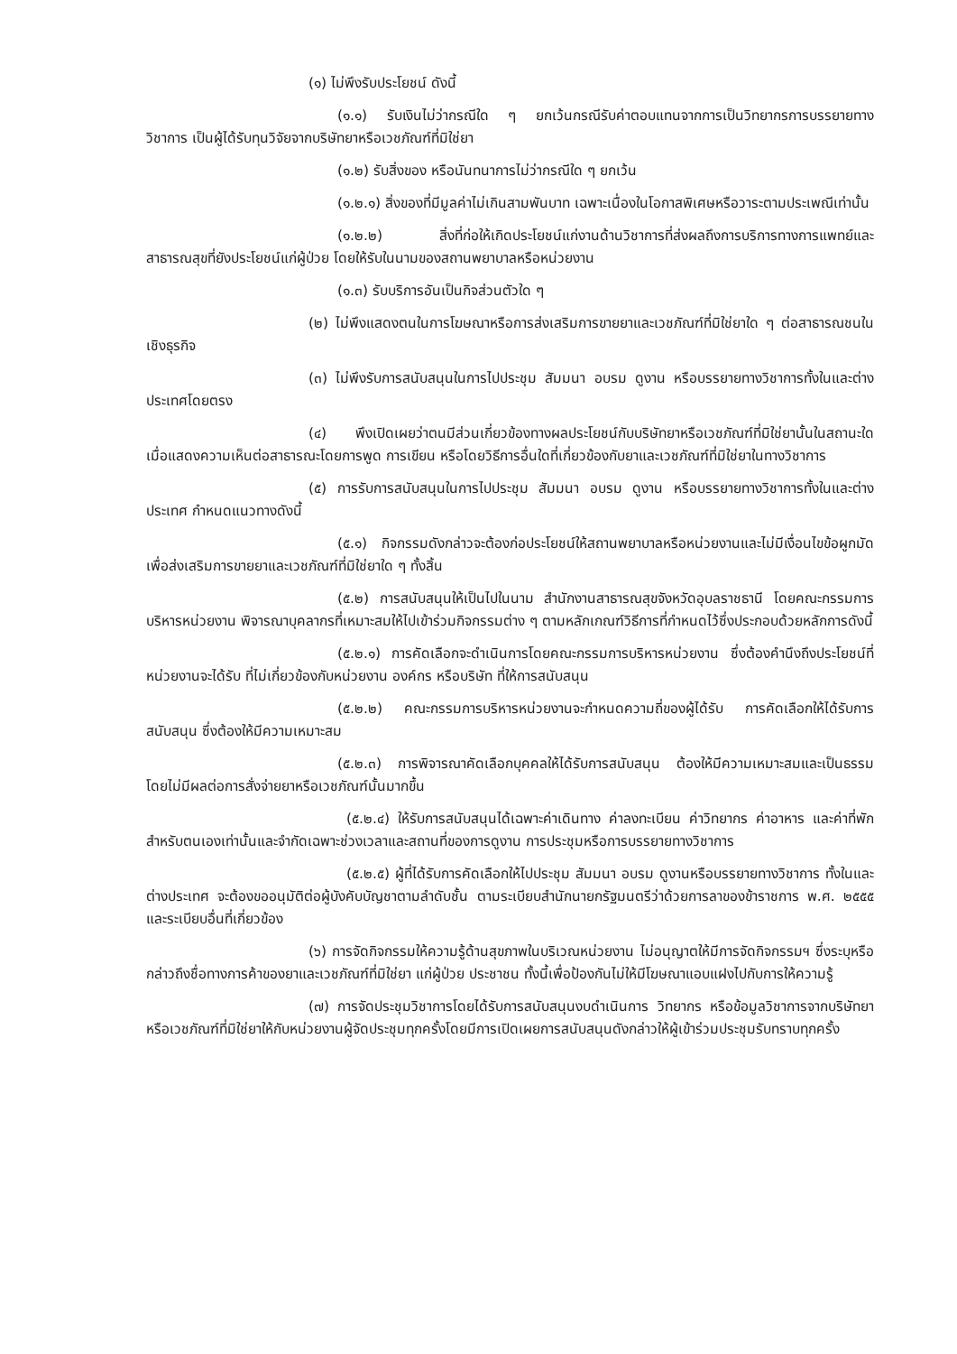(๑) ไม่พึงรับประโยชน์ ดังนี้
(๑.๑) รับเงินไม่ว่ากรณีใด ๆ ยกเว้นกรณีรับค่าตอบแทนจากการเป็นวิทยากรการบรรยายทาง วิชาการ เป็นผู้ได้รับทุนวิจัยจากบริษัทยาหรือเวชภัณฑ์ที่มิใช่ยา
(๑.๒) รับสิ่งของ หรือนันทนาการไม่ว่ากรณีใด ๆ ยกเว้น
(๑.๒.๑) สิ่งของที่มีมูลค่าไม่เกินสามพันบาท เฉพาะเนื่องในโอกาสพิเศษหรือวาระตามประเพณีเท่านั้น
(๑.๒.๒) สิ่งที่ก่อให้เกิดประโยชน์แก่งานด้านวิชาการที่ส่งผลถึงการบริการทางการแพทย์และสาธารณสุขที่ยังประโยชน์แก่ผู้ป่วย โดยให้รับในนามของสถานพยาบาลหรือหน่วยงาน
(๑.๓) รับบริการอันเป็นกิจส่วนตัวใด ๆ
(๒) ไม่พึงแสดงตนในการโฆษณาหรือการส่งเสริมการขายยาและเวชภัณฑ์ที่มิใช่ยาใด ๆ ต่อสาธารณชนในเชิงธุรกิจ
(๓) ไม่พึงรับการสนับสนุนในการไปประชุม สัมมนา อบรม ดูงาน หรือบรรยายทางวิชาการทั้งในและต่างประเทศโดยตรง
(๔) พึงเปิดเผยว่าตนมีส่วนเกี่ยวข้องทางผลประโยชน์กับบริษัทยาหรือเวชภัณฑ์ที่มิใช่ยานั้นในสถานะใด เมื่อแสดงความเห็นต่อสาธารณะโดยการพูด การเขียน หรือโดยวิธีการอื่นใดที่เกี่ยวข้องกับยาและเวชภัณฑ์ที่มิใช่ยาในทางวิชาการ
(๕) การรับการสนับสนุนในการไปประชุม สัมมนา อบรม ดูงาน หรือบรรยายทางวิชาการทั้งในและต่างประเทศ กำหนดแนวทางดังนี้
(๕.๑) กิจกรรมดังกล่าวจะต้องก่อประโยชน์ให้สถานพยาบาลหรือหน่วยงานและไม่มีเงื่อนไขข้อผูกมัดเพื่อส่งเสริมการขายยาและเวชภัณฑ์ที่มิใช่ยาใด ๆ ทั้งสิ้น
(๕.๒) การสนับสนุนให้เป็นไปในนาม สำนักงานสาธารณสุขจังหวัดอุบลราชธานี โดยคณะกรรมการบริหารหน่วยงาน พิจารณาบุคลากรที่เหมาะสมให้ไปเข้าร่วมกิจกรรมต่าง ๆ ตามหลักเกณฑ์วิธีการที่กำหนดไว้ซึ่งประกอบด้วยหลักการดังนี้
(๕.๒.๑) การคัดเลือกจะดำเนินการโดยคณะกรรมการบริหารหน่วยงาน ซึ่งต้องคำนึงถึงประโยชน์ที่หน่วยงานจะได้รับ ที่ไม่เกี่ยวข้องกับหน่วยงาน องค์กร หรือบริษัท ที่ให้การสนับสนุน
(๕.๒.๒) คณะกรรมการบริหารหน่วยงานจะกำหนดความถี่ของผู้ได้รับ การคัดเลือกให้ได้รับการสนับสนุน ซึ่งต้องให้มีความเหมาะสม
(๕.๒.๓) การพิจารณาคัดเลือกบุคคลให้ได้รับการสนับสนุน ต้องให้มีความเหมาะสมและเป็นธรรม โดยไม่มีผลต่อการสั่งจ่ายยาหรือเวชภัณฑ์นั้นมากขึ้น
(๕.๒.๔) ให้รับการสนับสนุนได้เฉพาะค่าเดินทาง ค่าลงทะเบียน ค่าวิทยากร ค่าอาหาร และค่าที่พัก สำหรับตนเองเท่านั้นและจำกัดเฉพาะช่วงเวลาและสถานที่ของการดูงาน การประชุมหรือการบรรยายทางวิชาการ
(๕.๒.๕) ผู้ที่ได้รับการคัดเลือกให้ไปประชุม สัมมนา อบรม ดูงานหรือบรรยายทางวิชาการ ทั้งในและต่างประเทศ จะต้องขออนุมัติต่อผู้บังคับบัญชาตามลำดับชั้น ตามระเบียบสำนักนายกรัฐมนตรีว่าด้วยการลาของข้าราชการ พ.ศ. ๒๕๕๕ และระเบียบอื่นที่เกี่ยวข้อง
(๖) การจัดกิจกรรมให้ความรู้ด้านสุขภาพในบริเวณหน่วยงาน ไม่อนุญาตให้มีการจัดกิจกรรมฯ ซึ่งระบุหรือกล่าวถึงชื่อทางการค้าของยาและเวชภัณฑ์ที่มิใช่ยา แก่ผู้ป่วย ประชาชน ทั้งนี้เพื่อป้องกันไม่ให้มีโฆษณาแอบแฝงไปกับการให้ความรู้
(๗) การจัดประชุมวิชาการโดยได้รับการสนับสนุนงบดำเนินการ วิทยากร หรือข้อมูลวิชาการจากบริษัทยาหรือเวชภัณฑ์ที่มิใช่ยาให้กับหน่วยงานผู้จัดประชุมทุกครั้งโดยมีการเปิดเผยการสนับสนุนดังกล่าวให้ผู้เข้าร่วมประชุมรับทราบทุกครั้ง